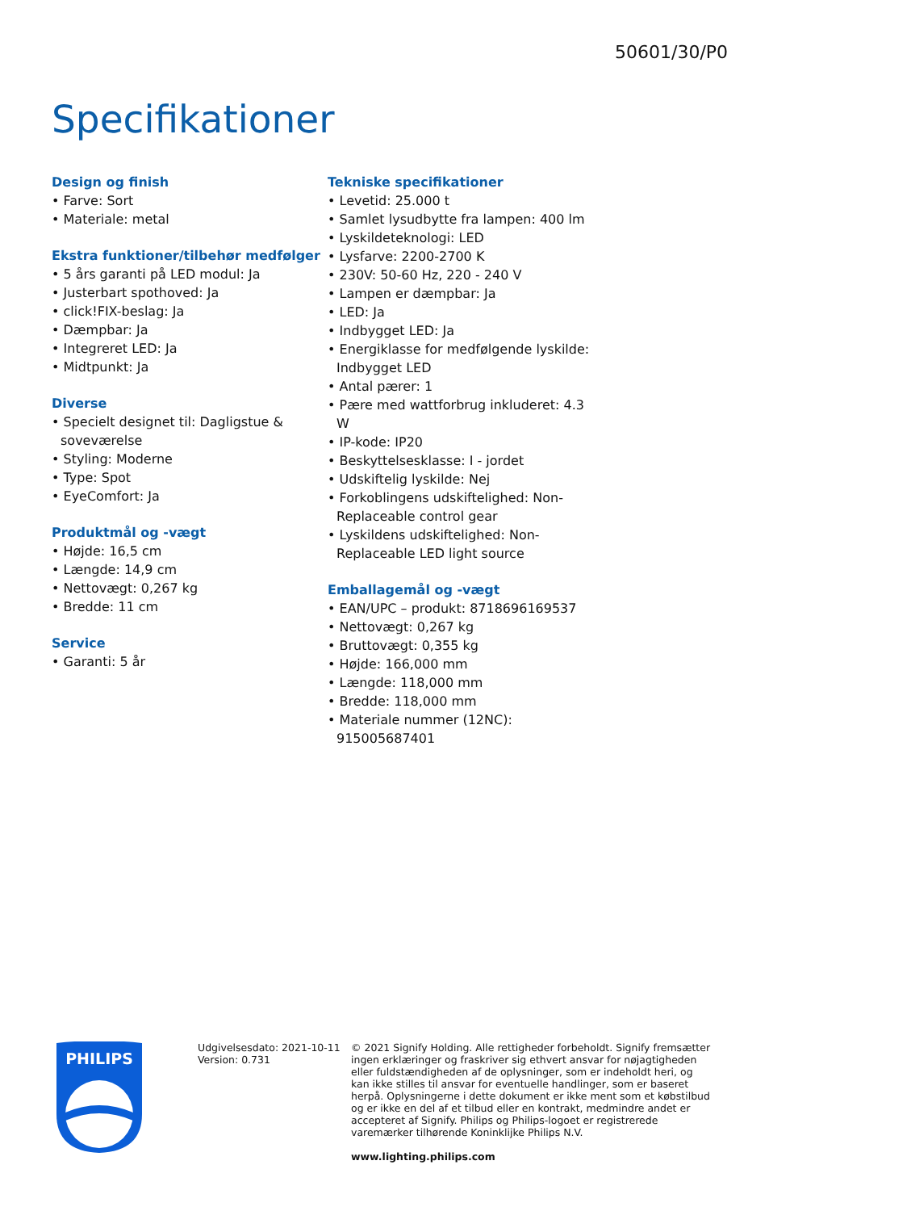50601/30/P0
Specifikationer
Design og finish
• Farve: Sort
• Materiale: metal
Ekstra funktioner/tilbehør medfølger
• 5 års garanti på LED modul: Ja
• Justerbart spothoved: Ja
• click!FIX-beslag: Ja
• Dæmpbar: Ja
• Integreret LED: Ja
• Midtpunkt: Ja
Diverse
• Specielt designet til: Dagligstue & soveværelse
• Styling: Moderne
• Type: Spot
• EyeComfort: Ja
Produktmål og -vægt
• Højde: 16,5 cm
• Længde: 14,9 cm
• Nettovægt: 0,267 kg
• Bredde: 11 cm
Service
• Garanti: 5 år
Tekniske specifikationer
• Levetid: 25.000 t
• Samlet lysudbytte fra lampen: 400 lm
• Lyskildeteknologi: LED
• Lysfarve: 2200-2700 K
• 230V: 50-60 Hz, 220 - 240 V
• Lampen er dæmpbar: Ja
• LED: Ja
• Indbygget LED: Ja
• Energiklasse for medfølgende lyskilde: Indbygget LED
• Antal pærer: 1
• Pære med wattforbrug inkluderet: 4.3 W
• IP-kode: IP20
• Beskyttelsesklasse: I - jordet
• Udskiftelig lyskilde: Nej
• Forkoblingens udskiftelighed: Non-Replaceable control gear
• Lyskildens udskiftelighed: Non-Replaceable LED light source
Emballagemål og -vægt
• EAN/UPC – produkt: 8718696169537
• Nettovægt: 0,267 kg
• Bruttovægt: 0,355 kg
• Højde: 166,000 mm
• Længde: 118,000 mm
• Bredde: 118,000 mm
• Materiale nummer (12NC): 915005687401
PHILIPS
Udgivelsesdato: 2021-10-11
Version: 0.731
© 2021 Signify Holding. Alle rettigheder forbeholdt. Signify fremsætter ingen erklæringer og fraskriver sig ethvert ansvar for nøjagtigheden eller fuldstændigheden af de oplysninger, som er indeholdt heri, og kan ikke stilles til ansvar for eventuelle handlinger, som er baseret herpå. Oplysningerne i dette dokument er ikke ment som et købstilbud og er ikke en del af et tilbud eller en kontrakt, medmindre andet er accepteret af Signify. Philips og Philips-logoet er registrerede varemærker tilhørende Koninklijke Philips N.V.
www.lighting.philips.com